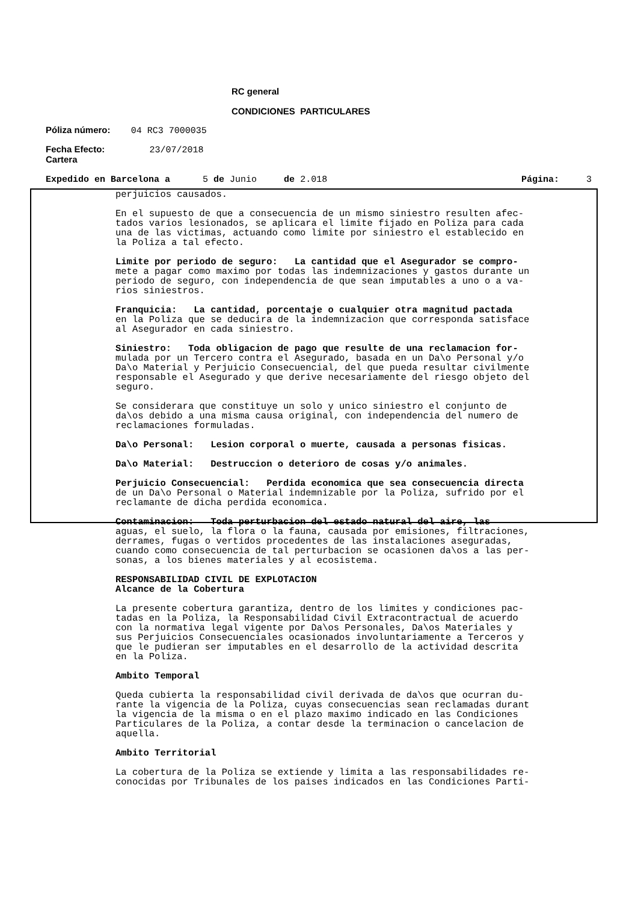RC general
CONDICIONES PARTICULARES
Póliza número: 04 RC3 7000035
Fecha Efecto: 23/07/2018
Cartera
Expedido en Barcelona a 5 de Junio de 2.018 Página: 3
perjuicios causados.
En el supuesto de que a consecuencia de un mismo siniestro resulten afec- tados varios lesionados, se aplicara el limite fijado en Poliza para cada una de las victimas, actuando como limite por siniestro el establecido en la Poliza a tal efecto.
Limite por periodo de seguro: La cantidad que el Asegurador se compro- mete a pagar como maximo por todas las indemnizaciones y gastos durante un periodo de seguro, con independencia de que sean imputables a uno o a va- rios siniestros.
Franquicia: La cantidad, porcentaje o cualquier otra magnitud pactada en la Poliza que se deducira de la indemnizacion que corresponda satisface al Asegurador en cada siniestro.
Siniestro: Toda obligacion de pago que resulte de una reclamacion for- mulada por un Tercero contra el Asegurado, basada en un Da\o Personal y/o Da\o Material y Perjuicio Consecuencial, del que pueda resultar civilmente responsable el Asegurado y que derive necesariamente del riesgo objeto del seguro.
Se considerara que constituye un solo y unico siniestro el conjunto de da\os debido a una misma causa original, con independencia del numero de reclamaciones formuladas.
Da\o Personal: Lesion corporal o muerte, causada a personas fisicas.
Da\o Material: Destruccion o deterioro de cosas y/o animales.
Perjuicio Consecuencial: Perdida economica que sea consecuencia directa de un Da\o Personal o Material indemnizable por la Poliza, sufrido por el reclamante de dicha perdida economica.
Contaminacion: Toda perturbacion del estado natural del aire, las aguas, el suelo, la flora o la fauna, causada por emisiones, filtraciones, derrames, fugas o vertidos procedentes de las instalaciones aseguradas, cuando como consecuencia de tal perturbacion se ocasionen da\os a las per- sonas, a los bienes materiales y al ecosistema.
RESPONSABILIDAD CIVIL DE EXPLOTACION Alcance de la Cobertura
La presente cobertura garantiza, dentro de los limites y condiciones pac- tadas en la Poliza, la Responsabilidad Civil Extracontractual de acuerdo con la normativa legal vigente por Da\os Personales, Da\os Materiales y sus Perjuicios Consecuenciales ocasionados involuntariamente a Terceros y que le pudieran ser imputables en el desarrollo de la actividad descrita en la Poliza.
Ambito Temporal
Queda cubierta la responsabilidad civil derivada de da\os que ocurran du- rante la vigencia de la Poliza, cuyas consecuencias sean reclamadas durant la vigencia de la misma o en el plazo maximo indicado en las Condiciones Particulares de la Poliza, a contar desde la terminacion o cancelacion de aquella.
Ambito Territorial
La cobertura de la Poliza se extiende y limita a las responsabilidades re- conocidas por Tribunales de los paises indicados en las Condiciones Parti-